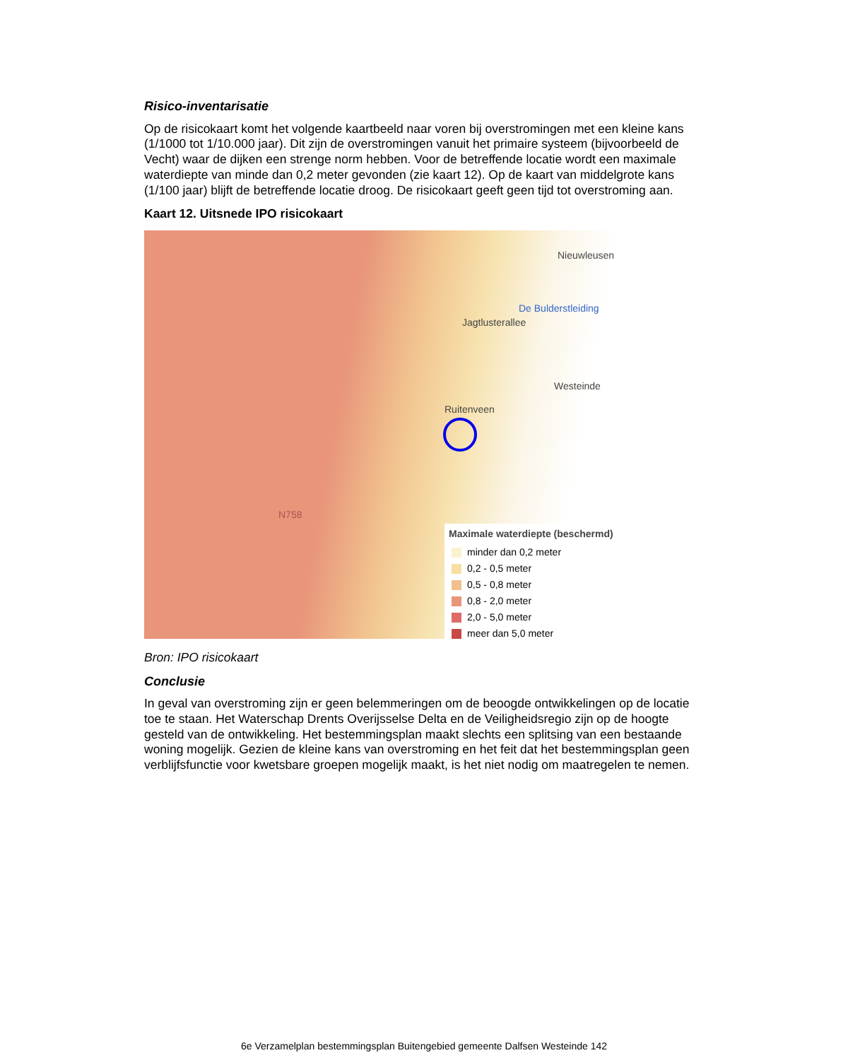Risico-inventarisatie
Op de risicokaart komt het volgende kaartbeeld naar voren bij overstromingen met een kleine kans (1/1000 tot 1/10.000 jaar). Dit zijn de overstromingen vanuit het primaire systeem (bijvoorbeeld de Vecht) waar de dijken een strenge norm hebben. Voor de betreffende locatie wordt een maximale waterdiepte van minde dan 0,2 meter gevonden (zie kaart 12). Op de kaart van middelgrote kans (1/100 jaar) blijft de betreffende locatie droog. De risicokaart geeft geen tijd tot overstroming aan.
Kaart 12. Uitsnede IPO risicokaart
Nieuwleusen
Jagtlusterallee
De Bulderstleiding
Westeinde
Ruitenveen
N758
Maximale waterdiepte (beschermd)
minder dan 0,2 meter
0,2 - 0,5 meter
0,5 - 0,8 meter
0,8 - 2,0 meter
2,0 - 5,0 meter
meer dan 5,0 meter
Bron: IPO risicokaart
Conclusie
In geval van overstroming zijn er geen belemmeringen om de beoogde ontwikkelingen op de locatie toe te staan. Het Waterschap Drents Overijsselse Delta en de Veiligheidsregio zijn op de hoogte gesteld van de ontwikkeling. Het bestemmingsplan maakt slechts een splitsing van een bestaande woning mogelijk. Gezien de kleine kans van overstroming en het feit dat het bestemmingsplan geen verblijfsfunctie voor kwetsbare groepen mogelijk maakt, is het niet nodig om maatregelen te nemen.
6e Verzamelplan bestemmingsplan Buitengebied gemeente Dalfsen Westeinde 142